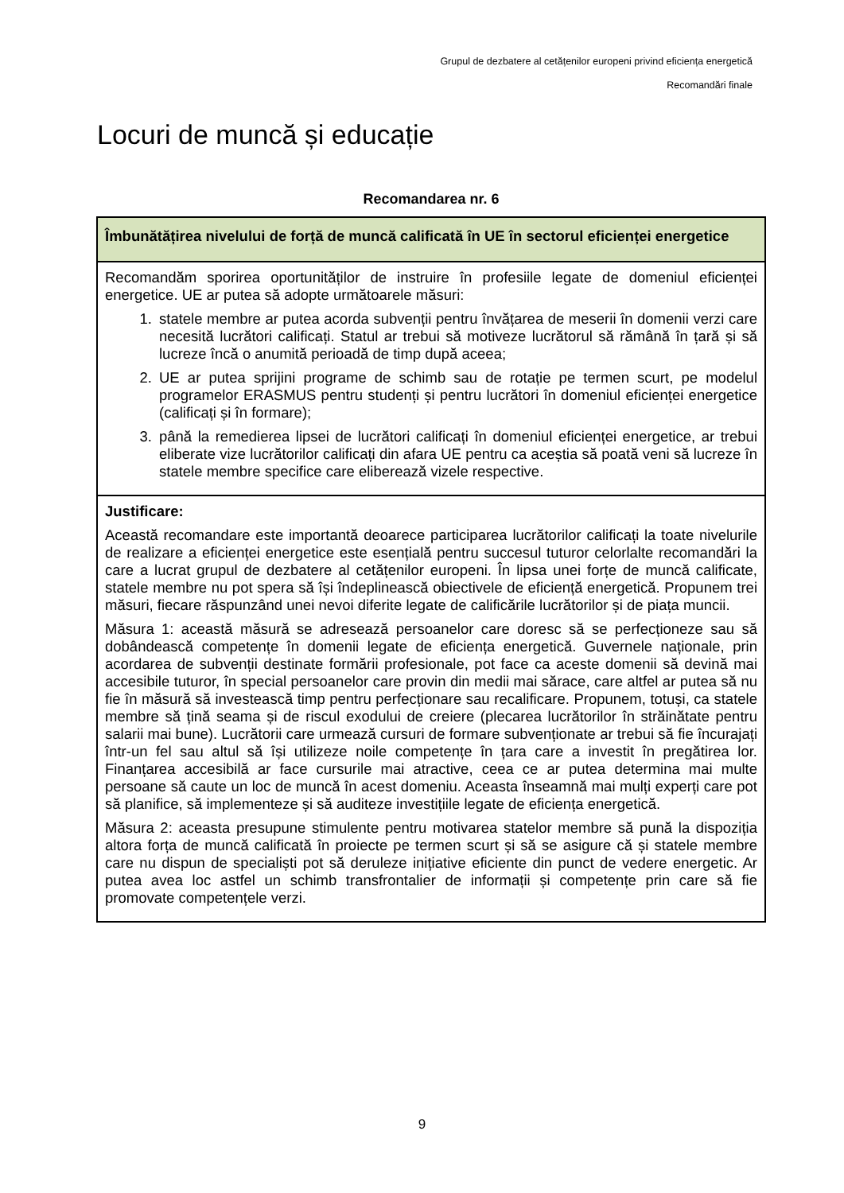Grupul de dezbatere al cetățenilor europeni privind eficiența energetică
Recomandări finale
Locuri de muncă și educație
Recomandarea nr. 6
| Îmbunătățirea nivelului de forță de muncă calificată în UE în sectorul eficienței energetice |
| Recomandăm sporirea oportunităților de instruire în profesiile legate de domeniul eficienței energetice. UE ar putea să adopte următoarele măsuri: 1. statele membre ar putea acorda subvenții pentru învățarea de meserii în domenii verzi care necesită lucrători calificați. Statul ar trebui să motiveze lucrătorul să rămână în țară și să lucreze încă o anumită perioadă de timp după aceea; 2. UE ar putea sprijini programe de schimb sau de rotație pe termen scurt, pe modelul programelor ERASMUS pentru studenți și pentru lucrători în domeniul eficienței energetice (calificați și în formare); 3. până la remedierea lipsei de lucrători calificați în domeniul eficienței energetice, ar trebui eliberate vize lucrătorilor calificați din afara UE pentru ca aceștia să poată veni să lucreze în statele membre specifice care eliberează vizele respective. |
| Justificare: Această recomandare este importantă deoarece participarea lucrătorilor calificați la toate nivelurile de realizare a eficienței energetice este esențială pentru succesul tuturor celorlalte recomandări la care a lucrat grupul de dezbatere al cetățenilor europeni. În lipsa unei forțe de muncă calificate, statele membre nu pot spera să își îndeplinească obiectivele de eficiență energetică. Propunem trei măsuri, fiecare răspunzând unei nevoi diferite legate de calificările lucrătorilor și de piața muncii. Măsura 1: această măsură se adresează persoanelor care doresc să se perfecționeze sau să dobândească competențe în domenii legate de eficiența energetică. Guvernele naționale, prin acordarea de subvenții destinate formării profesionale, pot face ca aceste domenii să devină mai accesibile tuturor, în special persoanelor care provin din medii mai sărace, care altfel ar putea să nu fie în măsură să investească timp pentru perfecționare sau recalificare. Propunem, totuși, ca statele membre să țină seama și de riscul exodului de creiere (plecarea lucrătorilor în străinătate pentru salarii mai bune). Lucrătorii care urmează cursuri de formare subvenționate ar trebui să fie încurajați într-un fel sau altul să își utilizeze noile competențe în țara care a investit în pregătirea lor. Finanțarea accesibilă ar face cursurile mai atractive, ceea ce ar putea determina mai multe persoane să caute un loc de muncă în acest domeniu. Aceasta înseamnă mai mulți experți care pot să planifice, să implementeze și să auditeze investițiile legate de eficiența energetică. Măsura 2: aceasta presupune stimulente pentru motivarea statelor membre să pună la dispoziția altora forța de muncă calificată în proiecte pe termen scurt și să se asigure că și statele membre care nu dispun de specialiști pot să deruleze inițiative eficiente din punct de vedere energetic. Ar putea avea loc astfel un schimb transfrontalier de informații și competențe prin care să fie promovate competențele verzi. |
9